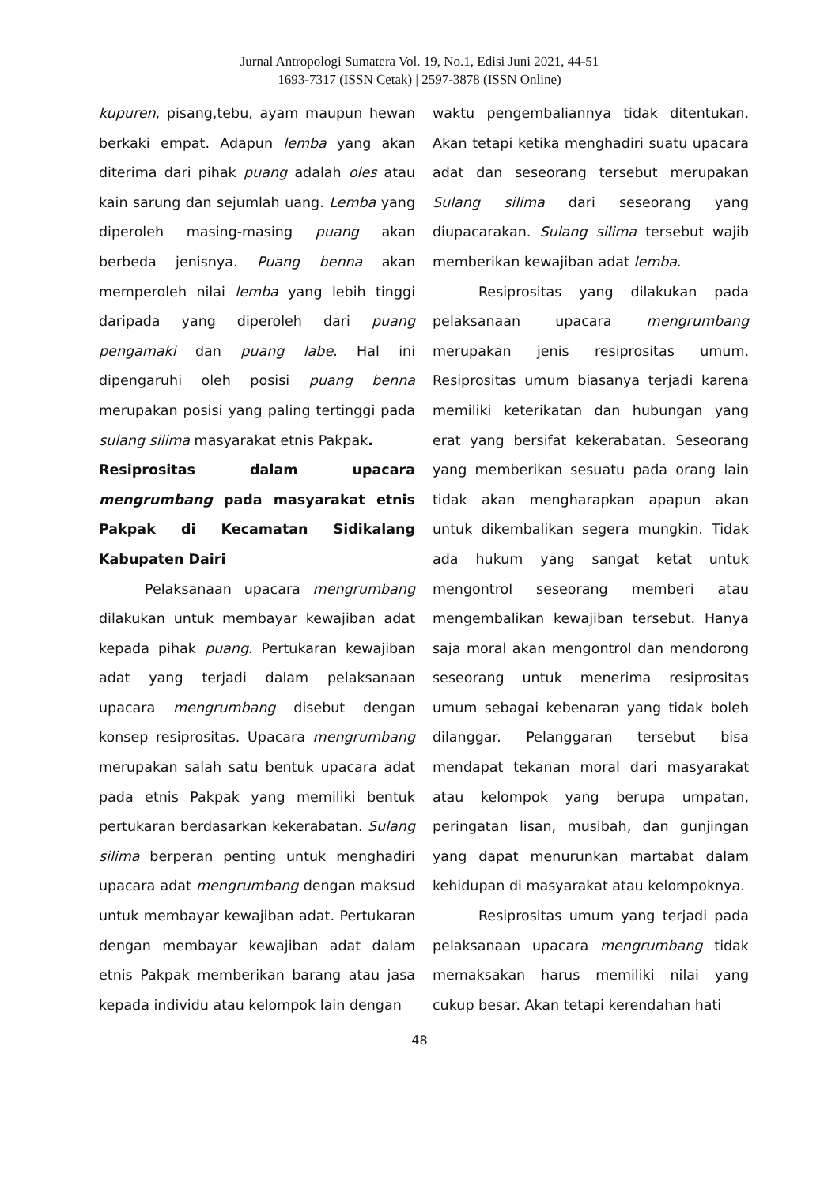Jurnal Antropologi Sumatera Vol. 19, No.1, Edisi Juni 2021, 44-51
1693-7317 (ISSN Cetak) | 2597-3878 (ISSN Online)
kupuren, pisang,tebu, ayam maupun hewan berkaki empat. Adapun lemba yang akan diterima dari pihak puang adalah oles atau kain sarung dan sejumlah uang. Lemba yang diperoleh masing-masing puang akan berbeda jenisnya. Puang benna akan memperoleh nilai lemba yang lebih tinggi daripada yang diperoleh dari puang pengamaki dan puang labe. Hal ini dipengaruhi oleh posisi puang benna merupakan posisi yang paling tertinggi pada sulang silima masyarakat etnis Pakpak.
Resiprositas dalam upacara mengrumbang pada masyarakat etnis Pakpak di Kecamatan Sidikalang Kabupaten Dairi
Pelaksanaan upacara mengrumbang dilakukan untuk membayar kewajiban adat kepada pihak puang. Pertukaran kewajiban adat yang terjadi dalam pelaksanaan upacara mengrumbang disebut dengan konsep resiprositas. Upacara mengrumbang merupakan salah satu bentuk upacara adat pada etnis Pakpak yang memiliki bentuk pertukaran berdasarkan kekerabatan. Sulang silima berperan penting untuk menghadiri upacara adat mengrumbang dengan maksud untuk membayar kewajiban adat. Pertukaran dengan membayar kewajiban adat dalam etnis Pakpak memberikan barang atau jasa kepada individu atau kelompok lain dengan
waktu pengembaliannya tidak ditentukan. Akan tetapi ketika menghadiri suatu upacara adat dan seseorang tersebut merupakan Sulang silima dari seseorang yang diupacarakan. Sulang silima tersebut wajib memberikan kewajiban adat lemba.
Resiprositas yang dilakukan pada pelaksanaan upacara mengrumbang merupakan jenis resiprositas umum. Resiprositas umum biasanya terjadi karena memiliki keterikatan dan hubungan yang erat yang bersifat kekerabatan. Seseorang yang memberikan sesuatu pada orang lain tidak akan mengharapkan apapun akan untuk dikembalikan segera mungkin. Tidak ada hukum yang sangat ketat untuk mengontrol seseorang memberi atau mengembalikan kewajiban tersebut. Hanya saja moral akan mengontrol dan mendorong seseorang untuk menerima resiprositas umum sebagai kebenaran yang tidak boleh dilanggar. Pelanggaran tersebut bisa mendapat tekanan moral dari masyarakat atau kelompok yang berupa umpatan, peringatan lisan, musibah, dan gunjingan yang dapat menurunkan martabat dalam kehidupan di masyarakat atau kelompoknya.
Resiprositas umum yang terjadi pada pelaksanaan upacara mengrumbang tidak memaksakan harus memiliki nilai yang cukup besar. Akan tetapi kerendahan hati
48